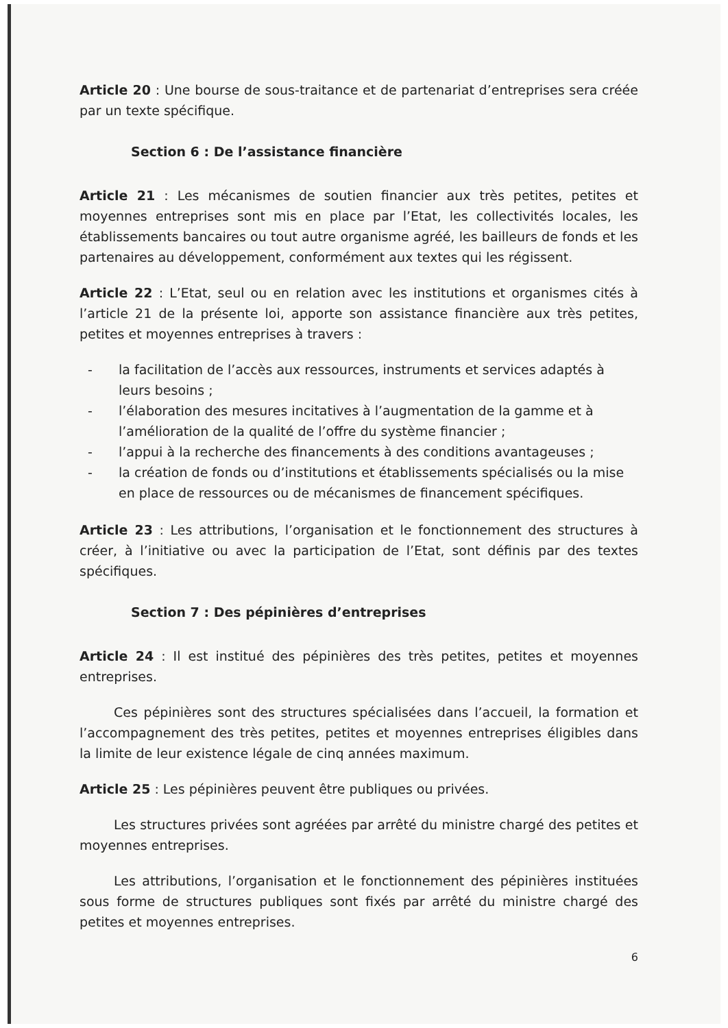Article 20 : Une bourse de sous-traitance et de partenariat d’entreprises sera créée par un texte spécifique.
Section 6 : De l’assistance financière
Article 21 : Les mécanismes de soutien financier aux très petites, petites et moyennes entreprises sont mis en place par l’Etat, les collectivités locales, les établissements bancaires ou tout autre organisme agréé, les bailleurs de fonds et les partenaires au développement, conformément aux textes qui les régissent.
Article 22 : L’Etat, seul ou en relation avec les institutions et organismes cités à l’article 21 de la présente loi, apporte son assistance financière aux très petites, petites et moyennes entreprises à travers :
- la facilitation de l’accès aux ressources, instruments et services adaptés à leurs besoins ;
- l’élaboration des mesures incitatives à l’augmentation de la gamme et à l’amélioration de la qualité de l’offre du système financier ;
- l’appui à la recherche des financements à des conditions avantageuses ;
- la création de fonds ou d’institutions et établissements spécialisés ou la mise en place de ressources ou de mécanismes de financement spécifiques.
Article 23 : Les attributions, l’organisation et le fonctionnement des structures à créer, à l’initiative ou avec la participation de l’Etat, sont définis par des textes spécifiques.
Section 7 : Des pépinières d’entreprises
Article 24 : Il est institué des pépinières des très petites, petites et moyennes entreprises.
Ces pépinières sont des structures spécialisées dans l’accueil, la formation et l’accompagnement des très petites, petites et moyennes entreprises éligibles dans la limite de leur existence légale de cinq années maximum.
Article 25 : Les pépinières peuvent être publiques ou privées.
Les structures privées sont agréées par arrêté du ministre chargé des petites et moyennes entreprises.
Les attributions, l’organisation et le fonctionnement des pépinières instituées sous forme de structures publiques sont fixés par arrêté du ministre chargé des petites et moyennes entreprises.
6